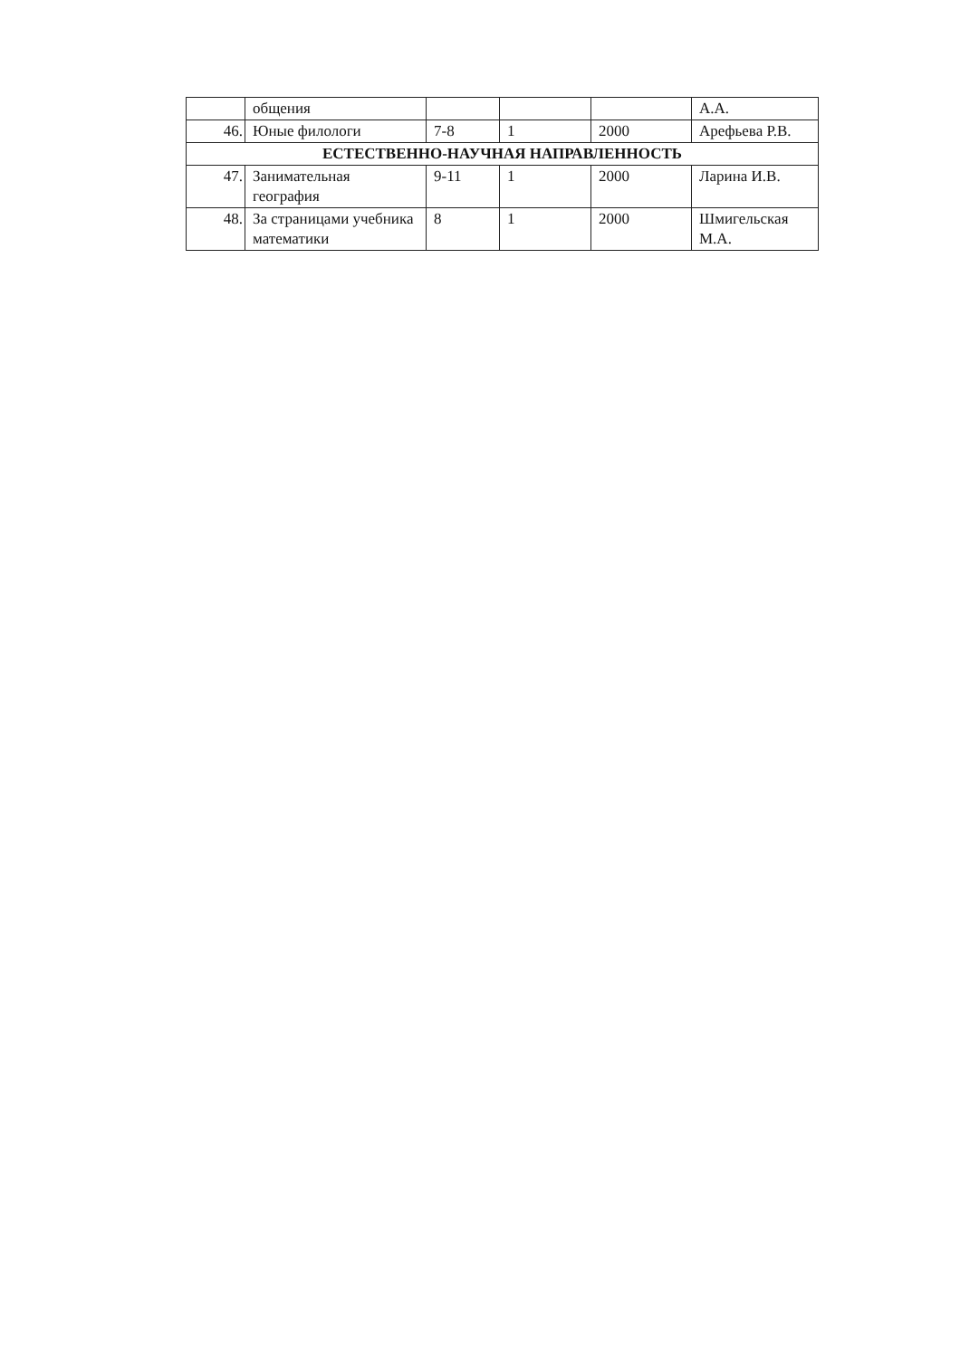| | общения | | | | А.А. |
| 46. | Юные филологи | 7-8 | 1 | 2000 | Арефьева Р.В. |
| ЕСТЕСТВЕННО-НАУЧНАЯ НАПРАВЛЕННОСТЬ | | | | | |
| 47. | Занимательная география | 9-11 | 1 | 2000 | Ларина И.В. |
| 48. | За страницами учебника математики | 8 | 1 | 2000 | Шмигельская М.А. |